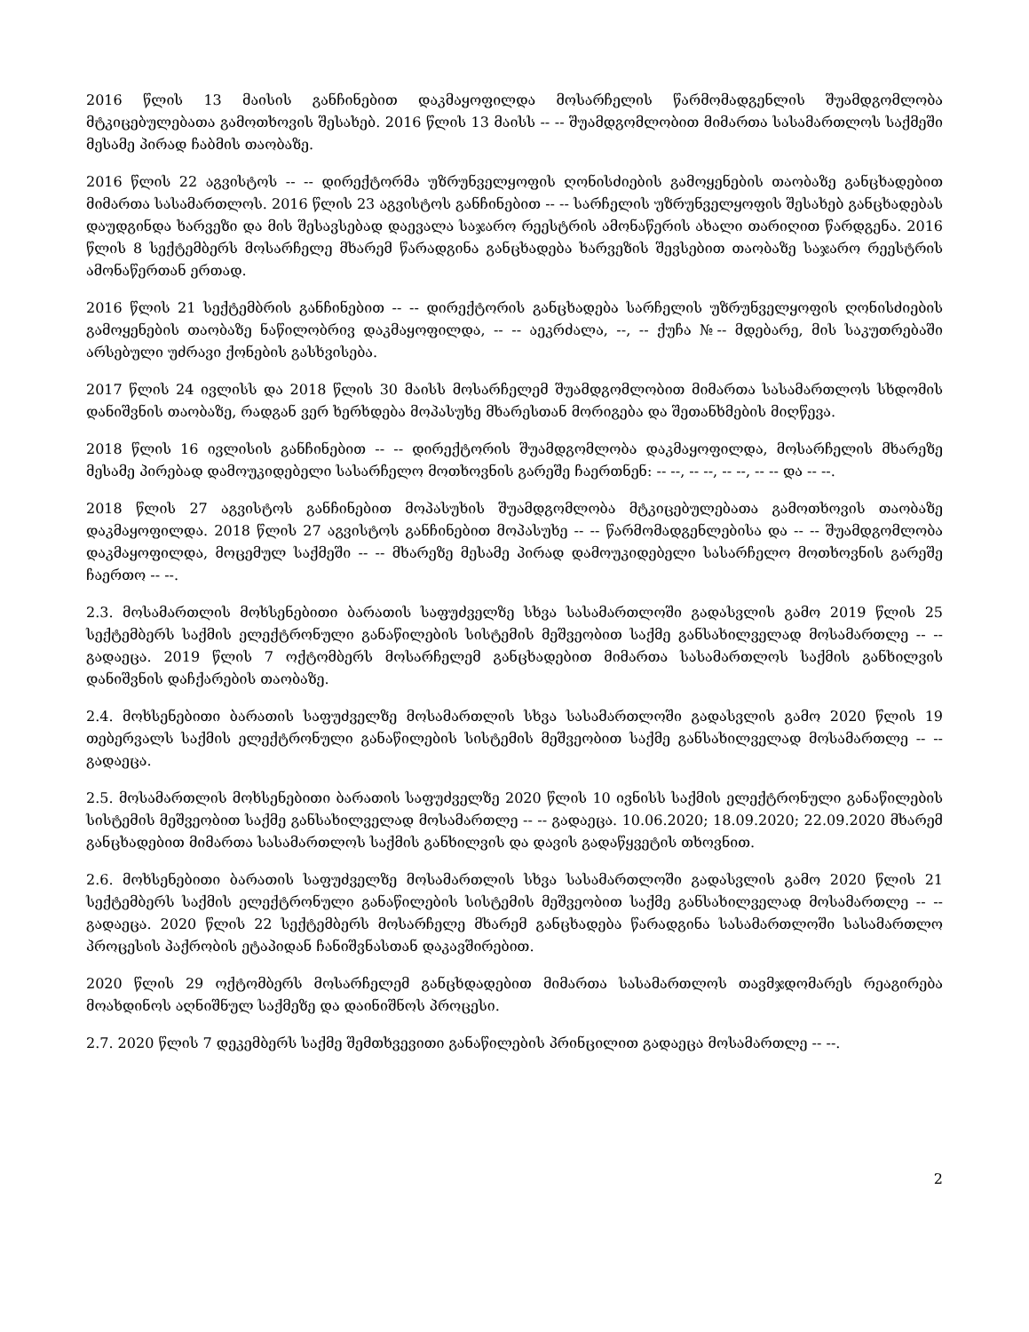2016 წლის 13 მაისის განჩინებით დაკმაყოფილდა მოსარჩელის წარმომადგენლის შუამდგომლობა მტკიცებულებათა გამოთხოვის შესახებ. 2016 წლის 13 მაისს -- -- შუამდგომლობით მიმართა სასამართლოს საქმეში მესამე პირად ჩაბმის თაობაზე.
2016 წლის 22 აგვისტოს -- -- დირექტორმა უზრუნველყოფის ღონისძიების გამოყენების თაობაზე განცხადებით მიმართა სასამართლოს. 2016 წლის 23 აგვისტოს განჩინებით -- -- სარჩელის უზრუნველყოფის შესახებ განცხადებას დაუდგინდა ხარვეზი და მის შესავსებად დაევალა საჯარო რეესტრის ამონაწერის ახალი თარიღით წარდგენა. 2016 წლის 8 სექტემბერს მოსარჩელე მხარემ წარადგინა განცხადება ხარვეზის შევსებით თაობაზე საჯარო რეესტრის ამონაწერთან ერთად.
2016 წლის 21 სექტემბრის განჩინებით -- -- დირექტორის განცხადება სარჩელის უზრუნველყოფის ღონისძიების გამოყენების თაობაზე ნაწილობრივ დაკმაყოფილდა, -- -- აეკრძალა, --, -- ქუჩა №-- მდებარე, მის საკუთრებაში არსებული უძრავი ქონების გასხვისება.
2017 წლის 24 ივლისს და 2018 წლის 30 მაისს მოსარჩელემ შუამდგომლობით მიმართა სასამართლოს სხდომის დანიშვნის თაობაზე, რადგან ვერ ხერხდება მოპასუხე მხარესთან მორიგება და შეთანხმების მიღწევა.
2018 წლის 16 ივლისის განჩინებით -- -- დირექტორის შუამდგომლობა დაკმაყოფილდა, მოსარჩელის მხარეზე მესამე პირებად დამოუკიდებელი სასარჩელო მოთხოვნის გარეშე ჩაერთნენ: -- --, -- --, -- --, -- -- და -- --.
2018 წლის 27 აგვისტოს განჩინებით მოპასუხის შუამდგომლობა მტკიცებულებათა გამოთხოვის თაობაზე დაკმაყოფილდა. 2018 წლის 27 აგვისტოს განჩინებით მოპასუხე -- -- წარმომადგენლებისა და -- -- შუამდგომლობა დაკმაყოფილდა, მოცემულ საქმეში -- -- მხარეზე მესამე პირად დამოუკიდებელი სასარჩელო მოთხოვნის გარეშე ჩაერთო -- --.
2.3. მოსამართლის მოხსენებითი ბარათის საფუძველზე სხვა სასამართლოში გადასვლის გამო 2019 წლის 25 სექტემბერს საქმის ელექტრონული განაწილების სისტემის მეშვეობით საქმე განსახილველად მოსამართლე -- -- გადაეცა. 2019 წლის 7 ოქტომბერს მოსარჩელემ განცხადებით მიმართა სასამართლოს საქმის განხილვის დანიშვნის დაჩქარების თაობაზე.
2.4. მოხსენებითი ბარათის საფუძველზე მოსამართლის სხვა სასამართლოში გადასვლის გამო 2020 წლის 19 თებერვალს საქმის ელექტრონული განაწილების სისტემის მეშვეობით საქმე განსახილველად მოსამართლე -- -- გადაეცა.
2.5. მოსამართლის მოხსენებითი ბარათის საფუძველზე 2020 წლის 10 ივნისს საქმის ელექტრონული განაწილების სისტემის მეშვეობით საქმე განსახილველად მოსამართლე -- -- გადაეცა. 10.06.2020; 18.09.2020; 22.09.2020 მხარემ განცხადებით მიმართა სასამართლოს საქმის განხილვის და დავის გადაწყვეტის თხოვნით.
2.6. მოხსენებითი ბარათის საფუძველზე მოსამართლის სხვა სასამართლოში გადასვლის გამო 2020 წლის 21 სექტემბერს საქმის ელექტრონული განაწილების სისტემის მეშვეობით საქმე განსახილველად მოსამართლე -- -- გადაეცა. 2020 წლის 22 სექტემბერს მოსარჩელე მხარემ განცხადება წარადგინა სასამართლოში სასამართლო პროცესის პაქრობის ეტაპიდან ჩანიშვნასთან დაკავშირებით.
2020 წლის 29 ოქტომბერს მოსარჩელემ განცხდადებით მიმართა სასამართლოს თავმჯდომარეს რეაგირება მოახდინოს აღნიშნულ საქმეზე და დაინიშნოს პროცესი.
2.7. 2020 წლის 7 დეკემბერს საქმე შემთხვევითი განაწილების პრინცილით გადაეცა მოსამართლე -- --.
2